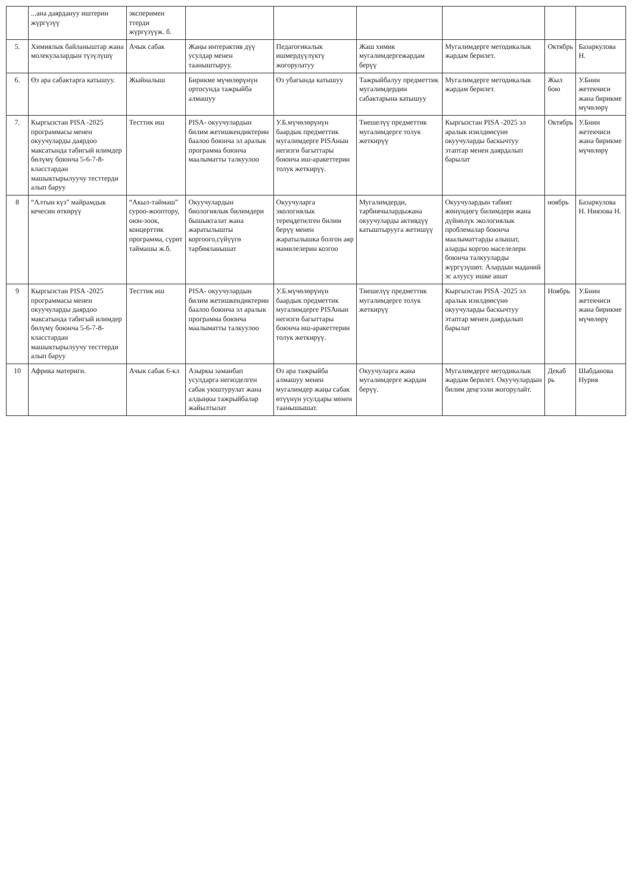| | ...ана даярдануу иштерин жүргүзүү | эксперимен ттерди жүргүзүүж. б. | | | | | | |
| 5. | Химиялык байланыштар жана молекулалардын түзүлүшү | Ачык сабак | Жаңы интерактив дүү усулдар менен тааныштыруу. | Педагогикалык ишмердүүлүктү жогорулатуу | Жаш химик мугалимдергежардам берүү | Мугалимдерге методикалык жардам берилет. | Октябрь | Базаркулова Н. |
| 6. | Өз ара сабактарга катышуу. | Жыйналыш | Бирикме мүчөлөрүнүн ортосунда тажрыйба алмашуу | Өз убагында катышуу | Тажрыйбалуу предметтик мугалимдердин сабактарына катышуу | Мугалимдерге методикалык жардам берилет. | Жыл бою | У.Бнин жетекчиси жана бирикме мүчөлөрү |
| 7. | Кыргызстан PISA -2025 программасы менен окуучуларды даярдоо максатында табигый илимдер бөлүмү боюнча 5-6-7-8-класстардан машыктырылуучу тесттерди алып баруу | Тесттик иш | PISA- окуучулардын билим жетишкендиктерин баалоо боюнча эл аралык программа боюнча маалыматты талкуулоо | У.Б.мүчөлөрүнүн баардык предметтик мугалимдерге PISAнын негизги багыттары боюнча иш-аракеттерин толук жеткирүү. | Тиешелүү предметтик мугалимдерге толук жеткирүү | Кыргызстан PISA -2025 эл аралык изилдөөсүнө окуучуларды баскычтуу этаптар менен даярдалып барылат | Октябрь | У.Бнин жетекчиси жана бирикме мүчөлөрү |
| 8 | “Алтын күз” майрамдык кечесин өткөрүү | “Акыл-таймаш” суроо-жооптору, оюн-зоок, концерттик программа, сүрөт таймашы ж.б. | Окуучулардын биологиялык билимдери бышыкталат жана жаратылышты коргоого,сүйүүгө тарбияланышат | Окуучуларга экологиялык тереңдетилген билим берүү менен жаратылышка болгон аяр мамилелерин козгоо | Мугалимдерди, тарбиячылардыжана окуучуларды активдүү катыштырууга жетишүү | Окуучулардын табият жөнүндөгү билимдери жана дүйнөлүк экологиялык проблемалар боюнча маалыматтарды алышат, аларды коргоо маселелери боюнча талкууларды жүргүзүшөт. Алардын маданий эс алуусу ишке ашат | ноябрь | Базаркулова Н. Ниязова Н. |
| 9 | Кыргызстан PISA -2025 программасы менен окуучуларды даярдоо максатында табигый илимдер бөлүмү боюнча 5-6-7-8-класстардан машыктырылуучу тесттерди алып баруу | Тесттик иш | PISA- окуучулардын билим жетишкендиктерин баалоо боюнча эл аралык программа боюнча маалыматты талкуулоо | У.Б.мүчөлөрүнүн баардык предметтик мугалимдерге PISAнын негизги багыттары боюнча иш-аракеттерин толук жеткирүү. | Тиешелүү предметтик мугалимдерге толук жеткирүү | Кыргызстан PISA -2025 эл аралык изилдөөсүнө окуучуларды баскычтуу этаптар менен даярдалып барылат | Ноябрь | У.Бнин жетекчиси жана бирикме мүчөлөрү |
| 10 | Африка материги. | Ачык сабак 6-кл | Азыркы заманбап усулдарга негизделген сабак уюштурулат жана алдыңкы тажрыйбалар жайылтылат | Өз ара тажрыйба алмашуу менен мугалимдер жаңы сабак өтүүнүн усулдары менен таанышышат. | Окуучуларга жана мугалимдерге жардам берүү. | Мугалимдерге методикалык жардам берилет. Окуучулардын билим деңгээли жогорулайт. | Декаб рь | Шабданова Нурия |